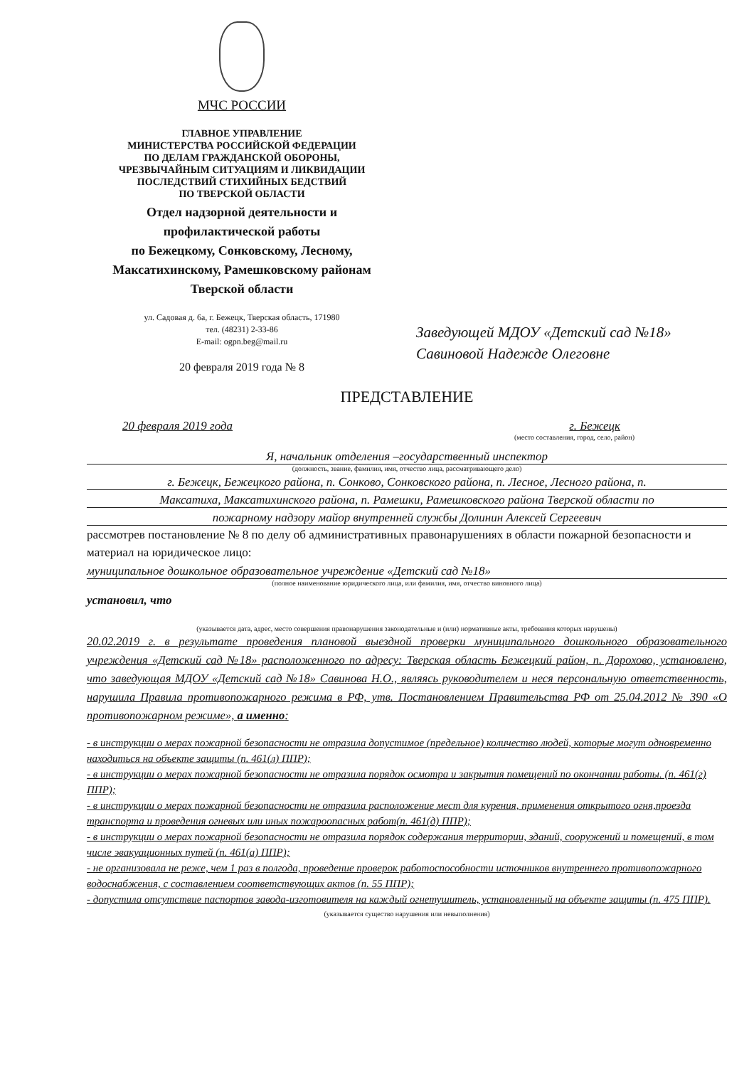МЧС РОССИИ
ГЛАВНОЕ УПРАВЛЕНИЕ
МИНИСТЕРСТВА РОССИЙСКОЙ ФЕДЕРАЦИИ
ПО ДЕЛАМ ГРАЖДАНСКОЙ ОБОРОНЫ,
ЧРЕЗВЫЧАЙНЫМ СИТУАЦИЯМ И ЛИКВИДАЦИИ
ПОСЛЕДСТВИЙ СТИХИЙНЫХ БЕДСТВИЙ
ПО ТВЕРСКОЙ ОБЛАСТИ
Отдел надзорной деятельности и
профилактической работы
по Бежецкому, Сонковскому, Лесному,
Максатихинскому, Рамешковскому районам
Тверской области
ул. Садовая д. 6а, г. Бежецк, Тверская область, 171980
тел. (48231) 2-33-86
E-mail: ogpn.beg@mail.ru
20 февраля 2019 года № 8
Заведующей МДОУ «Детский сад №18»
Савиновой Надежде Олеговне
ПРЕДСТАВЛЕНИЕ
20 февраля 2019 года г. Бежецк
(место составления, город, село, район)
Я, начальник отделения –государственный инспектор
(должность, звание, фамилия, имя, отчество лица, рассматривающего дело)
г. Бежецк, Бежецкого района, п. Сонково, Сонковского района, п. Лесное, Лесного района, п.
Максатиха, Максатихинского района, п. Рамешки, Рамешковского района Тверской области по
пожарному надзору майор внутренней службы Долинин Алексей Сергеевич
рассмотрев постановление № 8 по делу об административных правонарушениях в области пожарной безопасности и материал на юридическое лицо:
муниципальное дошкольное образовательное учреждение «Детский сад №18»
(полное наименование юридического лица, или фамилия, имя, отчество виновного лица)
установил, что
(указывается дата, адрес, место совершения правонарушения законодательные и (или) нормативные акты, требования которых нарушены)
20.02.2019 г. в результате проведения плановой выездной проверки муниципального дошкольного образовательного учреждения «Детский сад №18» расположенного по адресу: Тверская область Бежецкий район, п. Дорохово, установлено, что заведующая МДОУ «Детский сад №18» Савинова Н.О., являясь руководителем и неся персональную ответственность, нарушила Правила противопожарного режима в РФ, утв. Постановлением Правительства РФ от 25.04.2012 № 390 «О противопожарном режиме», а именно:
- в инструкции о мерах пожарной безопасности не отразила допустимое (предельное) количество людей, которые могут одновременно находиться на объекте защиты (п. 461(л) ППР);
- в инструкции о мерах пожарной безопасности не отразила порядок осмотра и закрытия помещений по окончании работы. (п. 461(г) ППР);
- в инструкции о мерах пожарной безопасности не отразила расположение мест для курения, применения открытого огня,проезда транспорта и проведения огневых или иных пожароопасных работ(п. 461(д) ППР);
- в инструкции о мерах пожарной безопасности не отразила порядок содержания территории, зданий, сооружений и помещений, в том числе эвакуационных путей (п. 461(а) ППР);
- не организовала не реже, чем 1 раз в полгода, проведение проверок работоспособности источников внутреннего противопожарного водоснабжения, с составлением соответствующих актов (п. 55 ППР);
- допустила отсутствие паспортов завода-изготовителя на каждый огнетушитель, установленный на объекте защиты (п. 475 ППР).
(указывается существо нарушения или невыполнения)